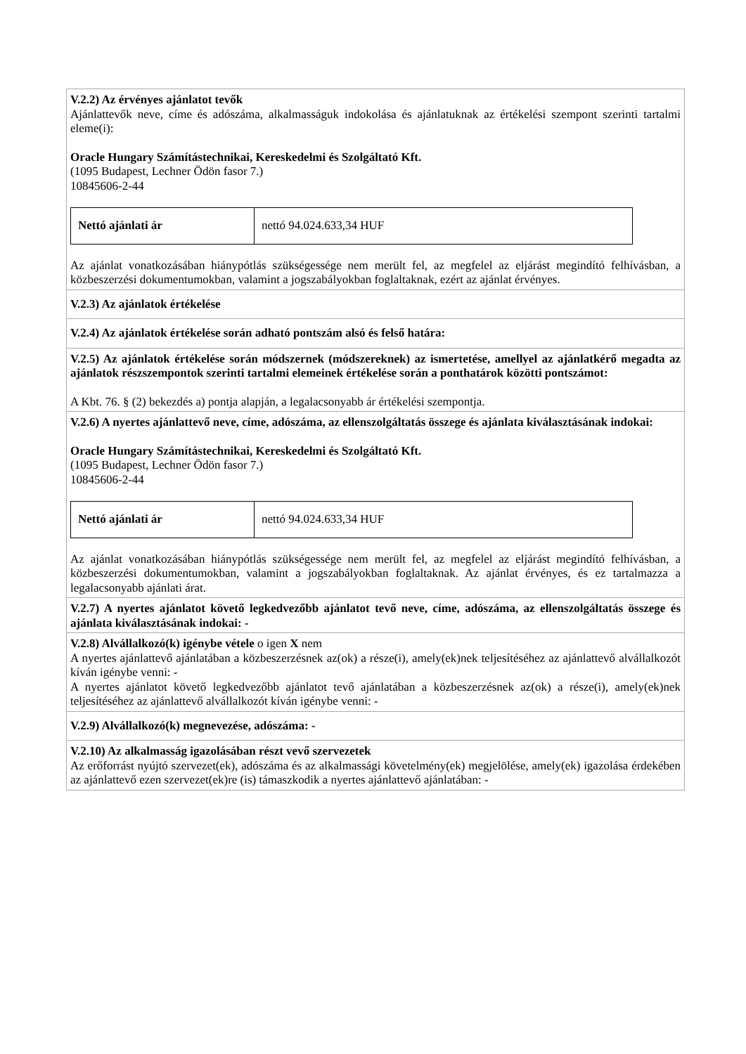| V.2.2) Az érvényes ajánlatot tevők Ajánlattevők neve, címe és adószáma, alkalmasságuk indokolása és ajánlatuknak az értékelési szempont szerinti tartalmi eleme(i): Oracle Hungary Számítástechnikai, Kereskedelmi és Szolgáltató Kft. (1095 Budapest, Lechner Ödön fasor 7.) 10845606-2-44 / Nettó ajánlati ár / nettó 94.024.633,34 HUF / Az ajánlat vonatkozásában hiánypótlás szükségessége nem merült fel, az megfelel az eljárást megindító felhívásban, a közbeszerzési dokumentumokban, valamint a jogszabályokban foglaltaknak, ezért az ajánlat érvényes. |
| V.2.3) Az ajánlatok értékelése |
| V.2.4) Az ajánlatok értékelése során adható pontszám alsó és felső határa: |
| V.2.5) Az ajánlatok értékelése során módszernek (módszereknek) az ismertetése, amellyel az ajánlatkérő megadta az ajánlatok részszempontok szerinti tartalmi elemeinek értékelése során a ponthatárok közötti pontszámot: A Kbt. 76. § (2) bekezdés a) pontja alapján, a legalacsonyabb ár értékelési szempontja. |
| V.2.6) A nyertes ajánlattevő neve, címe, adószáma, az ellenszolgáltatás összege és ajánlata kiválasztásának indokai: Oracle Hungary Számítástechnikai, Kereskedelmi és Szolgáltató Kft. (1095 Budapest, Lechner Ödön fasor 7.) 10845606-2-44 / Nettó ajánlati ár / nettó 94.024.633,34 HUF / Az ajánlat vonatkozásában hiánypótlás szükségessége nem merült fel, az megfelel az eljárást megindító felhívásban, a közbeszerzési dokumentumokban, valamint a jogszabályokban foglaltaknak. Az ajánlat érvényes, és ez tartalmazza a legalacsonyabb ajánlati árat. |
| V.2.7) A nyertes ajánlatot követő legkedvezőbb ajánlatot tevő neve, címe, adószáma, az ellenszolgáltatás összege és ajánlata kiválasztásának indokai: - |
| V.2.8) Alvállalkozó(k) igénybe vétele o igen X nem A nyertes ajánlattevő ajánlatában a közbeszerzésnek az(ok) a része(i), amely(ek)nek teljesítéséhez az ajánlattevő alvállalkozót kíván igénybe venni: - A nyertes ajánlatot követő legkedvezőbb ajánlatot tevő ajánlatában a közbeszerzésnek az(ok) a része(i), amely(ek)nek teljesítéséhez az ajánlattevő alvállalkozót kíván igénybe venni: - |
| V.2.9) Alvállalkozó(k) megnevezése, adószáma: - |
| V.2.10) Az alkalmasság igazolásában részt vevő szervezetek Az erőforrást nyújtó szervezet(ek), adószáma és az alkalmassági követelmény(ek) megjelölése, amely(ek) igazolása érdekében az ajánlattevő ezen szervezet(ek)re (is) támaszkodik a nyertes ajánlattevő ajánlatában: - |